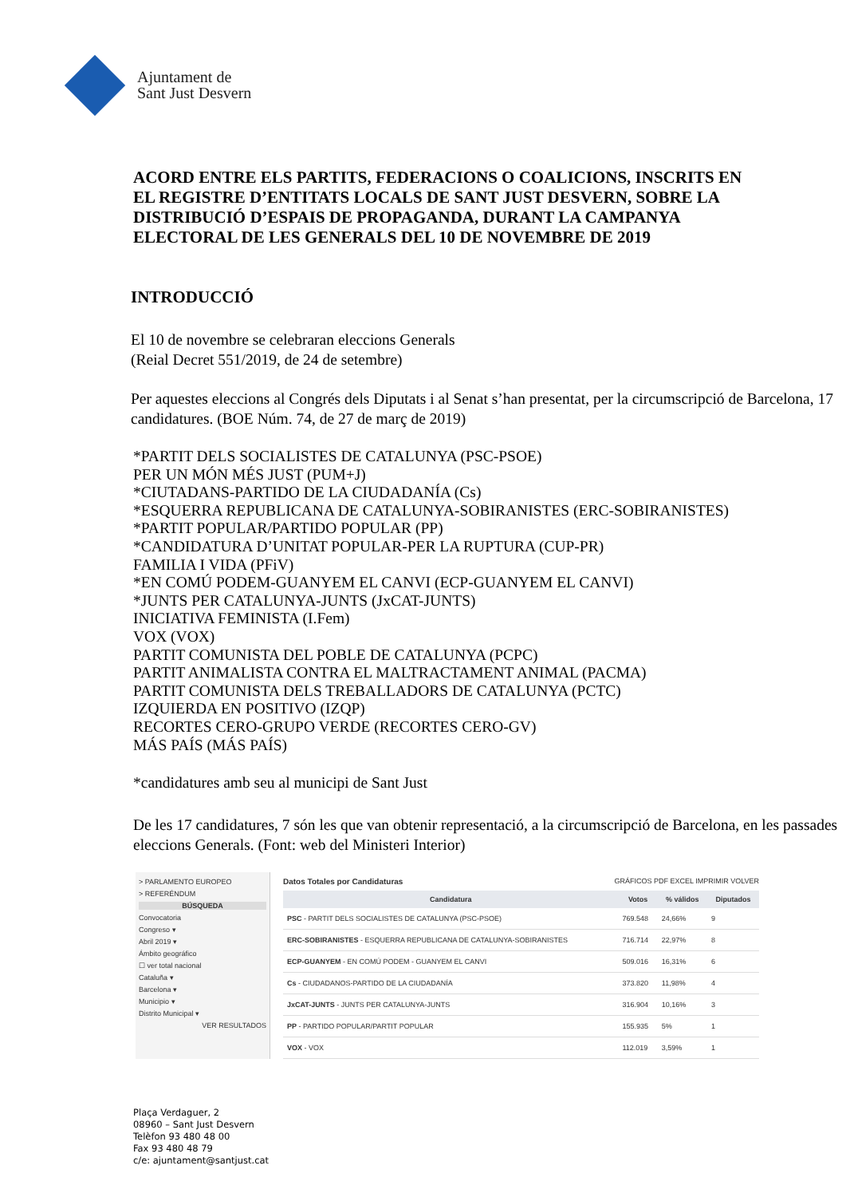Ajuntament de
Sant Just Desvern
ACORD ENTRE ELS PARTITS, FEDERACIONS O COALICIONS, INSCRITS EN EL REGISTRE D’ENTITATS LOCALS DE SANT JUST DESVERN, SOBRE LA DISTRIBUCIÓ D’ESPAIS DE PROPAGANDA, DURANT LA CAMPANYA ELECTORAL DE LES GENERALS DEL 10 DE NOVEMBRE DE 2019
INTRODUCCIÓ
El 10 de novembre se celebraran eleccions Generals
(Reial Decret 551/2019, de 24 de setembre)
Per aquestes eleccions al Congrés dels Diputats i al Senat s’han presentat, per la circumscripció de Barcelona, 17 candidatures. (BOE Núm. 74, de 27 de març de 2019)
*PARTIT DELS SOCIALISTES DE CATALUNYA (PSC-PSOE)
PER UN MÓN MÉS JUST (PUM+J)
*CIUTADANS-PARTIDO DE LA CIUDADANÍA (Cs)
*ESQUERRA REPUBLICANA DE CATALUNYA-SOBIRANISTES (ERC-SOBIRANISTES)
*PARTIT POPULAR/PARTIDO POPULAR (PP)
*CANDIDATURA D’UNITAT POPULAR-PER LA RUPTURA (CUP-PR)
FAMILIA I VIDA (PFiV)
*EN COMÚ PODEM-GUANYEM EL CANVI (ECP-GUANYEM EL CANVI)
*JUNTS PER CATALUNYA-JUNTS (JxCAT-JUNTS)
INICIATIVA FEMINISTA (I.Fem)
VOX (VOX)
PARTIT COMUNISTA DEL POBLE DE CATALUNYA (PCPC)
PARTIT ANIMALISTA CONTRA EL MALTRACTAMENT ANIMAL (PACMA)
PARTIT COMUNISTA DELS TREBALLADORS DE CATALUNYA (PCTC)
IZQUIERDA EN POSITIVO (IZQP)
RECORTES CERO-GRUPO VERDE (RECORTES CERO-GV)
MÁS PAÍS (MÁS PAÍS)
*candidatures amb seu al municipi de Sant Just
De les 17 candidatures, 7 són les que van obtenir representació, a la circumscripció de Barcelona, en les passades eleccions Generals. (Font: web del Ministeri Interior)
> PARLAMENTO EUROPEO
> REFERÉNDUM
BÚSQUEDA
Convocatoria
Congreso ▾
Abril 2019 ▾
Ámbito geográfico
☐ ver total nacional
Cataluña ▾
Barcelona ▾
Municipio ▾
Distrito Municipal ▾
VER RESULTADOS
Datos Totales por Candidaturas GRÁFICOS PDF EXCEL IMPRIMIR VOLVER
| Candidatura | Votos | % válidos | Diputados |
| --- | --- | --- | --- |
| PSC - PARTIT DELS SOCIALISTES DE CATALUNYA (PSC-PSOE) | 769.548 | 24,66% | 9 |
| ERC-SOBIRANISTES - ESQUERRA REPUBLICANA DE CATALUNYA-SOBIRANISTES | 716.714 | 22,97% | 8 |
| ECP-GUANYEM - EN COMÚ PODEM - GUANYEM EL CANVI | 509.016 | 16,31% | 6 |
| Cs - CIUDADANOS-PARTIDO DE LA CIUDADANÍA | 373.820 | 11,98% | 4 |
| JxCAT-JUNTS - JUNTS PER CATALUNYA-JUNTS | 316.904 | 10,16% | 3 |
| PP - PARTIDO POPULAR/PARTIT POPULAR | 155.935 | 5% | 1 |
| VOX - VOX | 112.019 | 3,59% | 1 |
Plaça Verdaguer, 2
08960 – Sant Just Desvern
Telèfon 93 480 48 00
Fax 93 480 48 79
c/e: ajuntament@santjust.cat